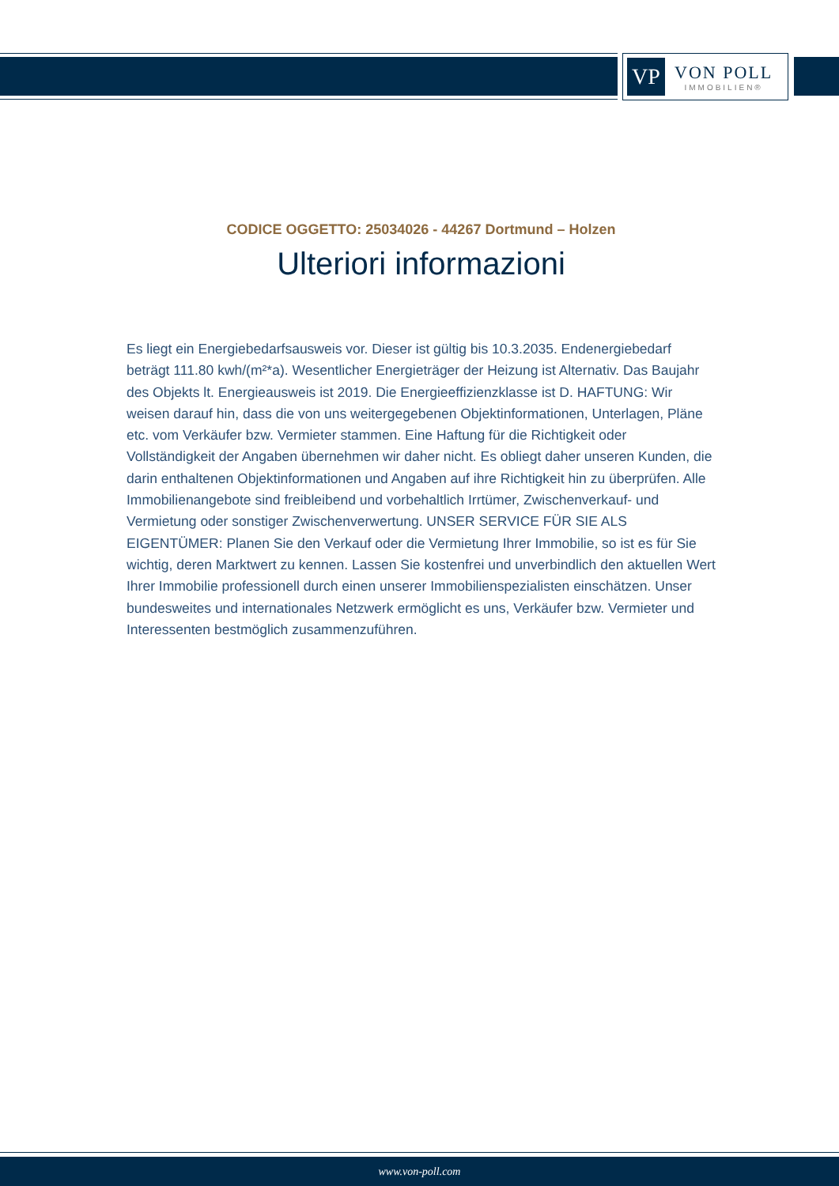VP
VON POLL
IMMOBILIEN®
CODICE OGGETTO: 25034026 - 44267 Dortmund – Holzen
Ulteriori informazioni
Es liegt ein Energiebedarfsausweis vor. Dieser ist gültig bis 10.3.2035. Endenergiebedarf beträgt 111.80 kwh/(m²*a). Wesentlicher Energieträger der Heizung ist Alternativ. Das Baujahr des Objekts lt. Energieausweis ist 2019. Die Energieeffizienzklasse ist D. HAFTUNG: Wir weisen darauf hin, dass die von uns weitergegebenen Objektinformationen, Unterlagen, Pläne etc. vom Verkäufer bzw. Vermieter stammen. Eine Haftung für die Richtigkeit oder Vollständigkeit der Angaben übernehmen wir daher nicht. Es obliegt daher unseren Kunden, die darin enthaltenen Objektinformationen und Angaben auf ihre Richtigkeit hin zu überprüfen. Alle Immobilienangebote sind freibleibend und vorbehaltlich Irrtümer, Zwischenverkauf- und Vermietung oder sonstiger Zwischenverwertung. UNSER SERVICE FÜR SIE ALS EIGENTÜMER: Planen Sie den Verkauf oder die Vermietung Ihrer Immobilie, so ist es für Sie wichtig, deren Marktwert zu kennen. Lassen Sie kostenfrei und unverbindlich den aktuellen Wert Ihrer Immobilie professionell durch einen unserer Immobilienspezialisten einschätzen. Unser bundesweites und internationales Netzwerk ermöglicht es uns, Verkäufer bzw. Vermieter und Interessenten bestmöglich zusammenzuführen.
www.von-poll.com